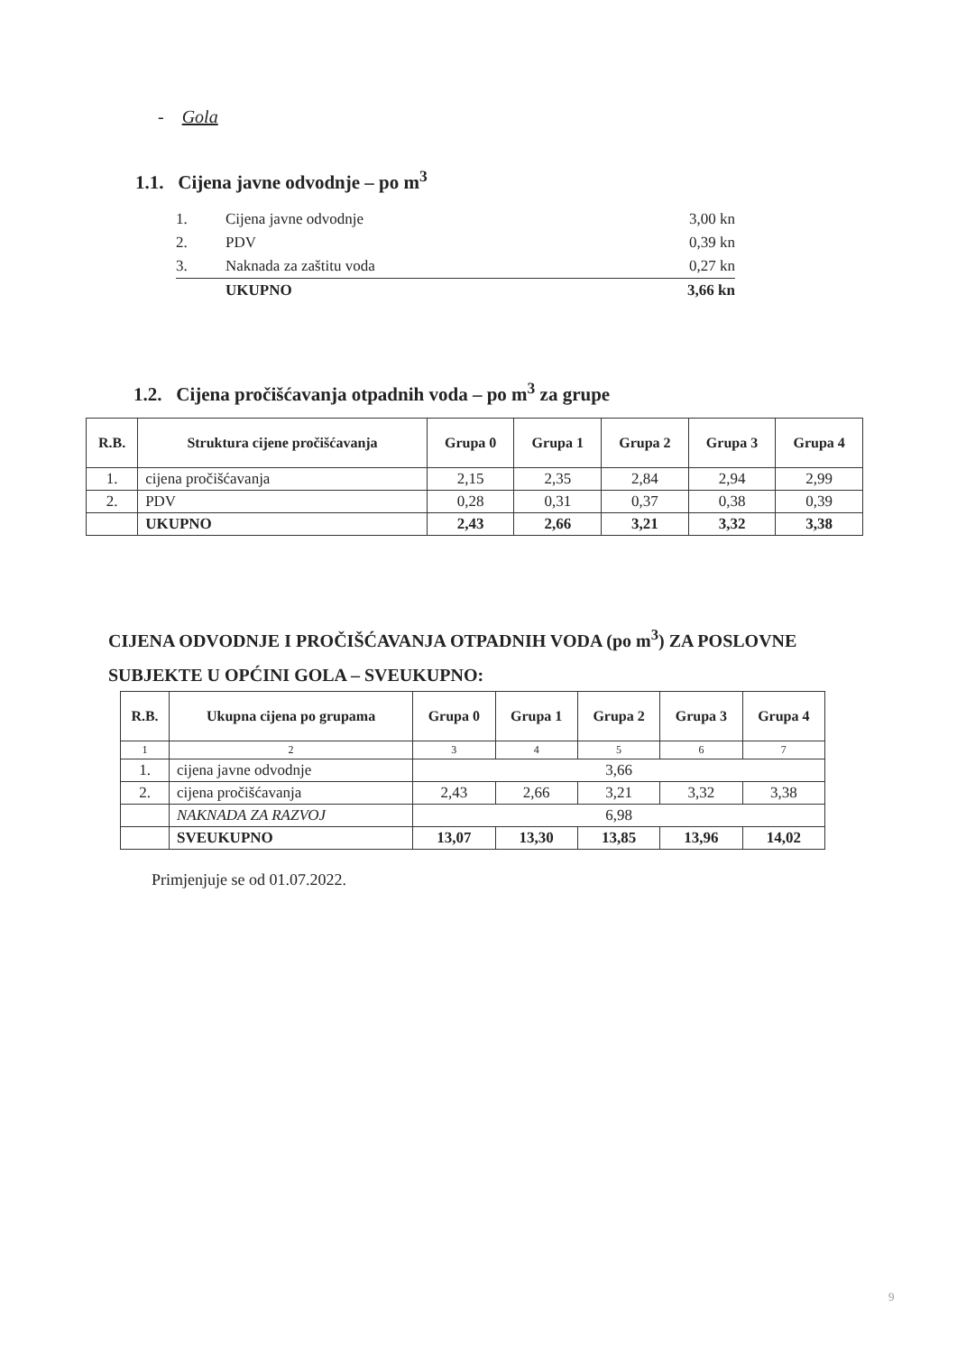- Gola
1.1. Cijena javne odvodnje – po m<sup>3</sup>
| 1. | Cijena javne odvodnje | 3,00 kn |
| 2. | PDV | 0,39 kn |
| 3. | Naknada za zaštitu voda | 0,27 kn |
| | UKUPNO | 3,66 kn |
1.2. Cijena pročišćavanja otpadnih voda – po m<sup>3</sup> za grupe
| R.B. | Struktura cijene pročišćavanja | Grupa 0 | Grupa 1 | Grupa 2 | Grupa 3 | Grupa 4 |
| --- | --- | --- | --- | --- | --- | --- |
| 1. | cijena pročišćavanja | 2,15 | 2,35 | 2,84 | 2,94 | 2,99 |
| 2. | PDV | 0,28 | 0,31 | 0,37 | 0,38 | 0,39 |
| | UKUPNO | 2,43 | 2,66 | 3,21 | 3,32 | 3,38 |
CIJENA ODVODNJE I PROČIŠĆAVANJA OTPADNIH VODA (po m<sup>3</sup>) ZA POSLOVNE SUBJEKTE U OPĆINI GOLA – SVEUKUPNO:
| R.B. | Ukupna cijena po grupama | Grupa 0 | Grupa 1 | Grupa 2 | Grupa 3 | Grupa 4 |
| --- | --- | --- | --- | --- | --- | --- |
| 1 | 2 | 3 | 4 | 5 | 6 | 7 |
| 1. | cijena javne odvodnje | 3,66 | | | | |
| 2. | cijena pročišćavanja | 2,43 | 2,66 | 3,21 | 3,32 | 3,38 |
| | NAKNADA ZA RAZVOJ | 6,98 | | | | |
| | SVEUKUPNO | 13,07 | 13,30 | 13,85 | 13,96 | 14,02 |
Primjenjuje se od 01.07.2022.
9